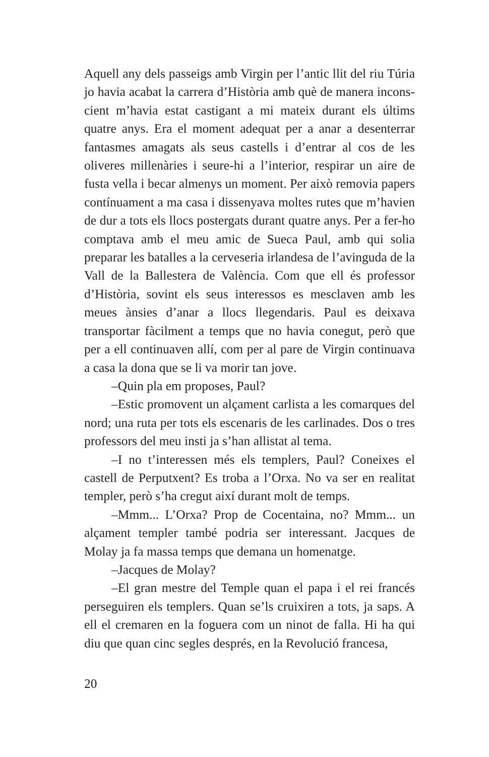Aquell any dels passeigs amb Virgin per l’antic llit del riu Túria jo havia acabat la carrera d’Història amb què de manera incons­cient m’havia estat castigant a mi mateix durant els últims quatre anys. Era el moment adequat per a anar a desenterrar fantasmes amagats als seus castells i d’entrar al cos de les oliveres mil­lenàries i seure-hi a l’interior, respirar un aire de fusta vella i becar almenys un moment. Per això removia papers contínua­ment a ma casa i dissenyava moltes rutes que m’havien de dur a tots els llocs postergats durant quatre anys. Per a fer-ho comp­tava amb el meu amic de Sueca Paul, amb qui solia preparar les batalles a la cerveseria irlandesa de l’avinguda de la Vall de la Ballestera de València. Com que ell és professor d’Història, sovint els seus interessos es mesclaven amb les meues ànsies d’anar a llocs llegendaris. Paul es deixava transportar fàcilment a temps que no havia conegut, però que per a ell continuaven allí, com per al pare de Virgin continuava a casa la dona que se li va morir tan jove.
–Quin pla em proposes, Paul?
–Estic promovent un alçament carlista a les comarques del nord; una ruta per tots els escenaris de les carlinades. Dos o tres professors del meu insti ja s’han allistat al tema.
–I no t’interessen més els templers, Paul? Coneixes el castell de Perputxent? Es troba a l’Orxa. No va ser en realitat templer, però s’ha cregut així durant molt de temps.
–Mmm... L’Orxa? Prop de Cocentaina, no? Mmm... un alçament templer també podria ser interessant. Jacques de Molay ja fa massa temps que demana un homenatge.
–Jacques de Molay?
–El gran mestre del Temple quan el papa i el rei francés perseguiren els templers. Quan se’ls cruixiren a tots, ja saps. A ell el cremaren en la foguera com un ninot de falla. Hi ha qui diu que quan cinc segles després, en la Revolució francesa,
20